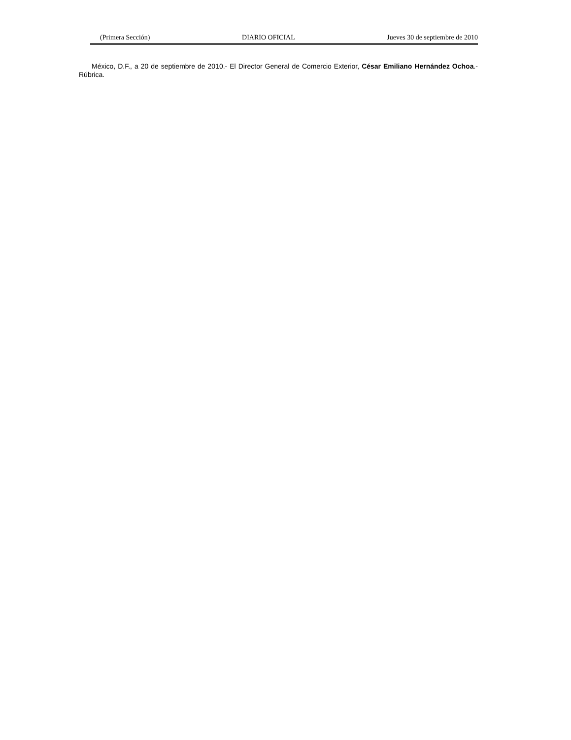(Primera Sección) DIARIO OFICIAL Jueves 30 de septiembre de 2010
México, D.F., a 20 de septiembre de 2010.- El Director General de Comercio Exterior, César Emiliano Hernández Ochoa.- Rúbrica.